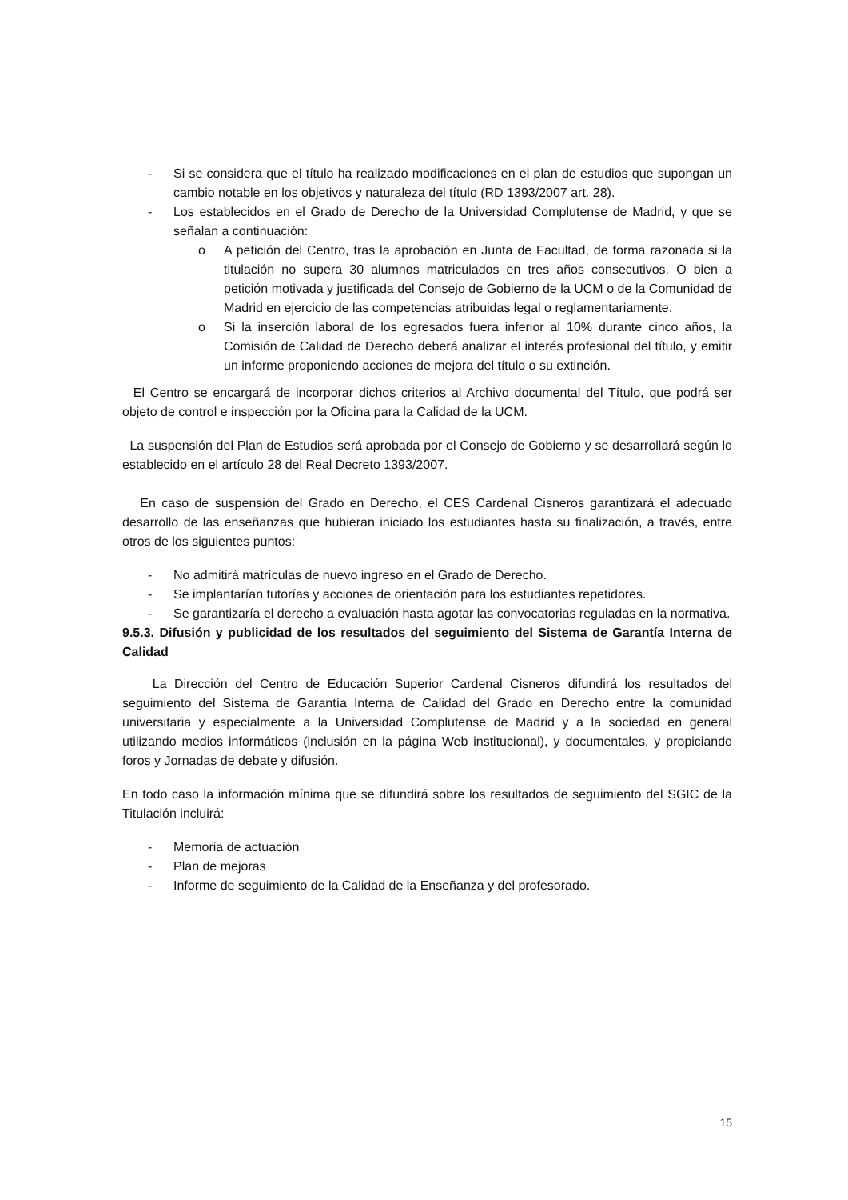- Si se considera que el título ha realizado modificaciones en el plan de estudios que supongan un cambio notable en los objetivos y naturaleza del título (RD 1393/2007 art. 28).
- Los establecidos en el Grado de Derecho de la Universidad Complutense de Madrid, y que se señalan a continuación:
o A petición del Centro, tras la aprobación en Junta de Facultad, de forma razonada si la titulación no supera 30 alumnos matriculados en tres años consecutivos. O bien a petición motivada y justificada del Consejo de Gobierno de la UCM o de la Comunidad de Madrid en ejercicio de las competencias atribuidas legal o reglamentariamente.
o Si la inserción laboral de los egresados fuera inferior al 10% durante cinco años, la Comisión de Calidad de Derecho deberá analizar el interés profesional del título, y emitir un informe proponiendo acciones de mejora del título o su extinción.
El Centro se encargará de incorporar dichos criterios al Archivo documental del Título, que podrá ser objeto de control e inspección por la Oficina para la Calidad de la UCM.
La suspensión del Plan de Estudios será aprobada por el Consejo de Gobierno y se desarrollará según lo establecido en el artículo 28 del Real Decreto 1393/2007.
En caso de suspensión del Grado en Derecho, el CES Cardenal Cisneros garantizará el adecuado desarrollo de las enseñanzas que hubieran iniciado los estudiantes hasta su finalización, a través, entre otros de los siguientes puntos:
- No admitirá matrículas de nuevo ingreso en el Grado de Derecho.
- Se implantarían tutorías y acciones de orientación para los estudiantes repetidores.
- Se garantizaría el derecho a evaluación hasta agotar las convocatorias reguladas en la normativa.
9.5.3. Difusión y publicidad de los resultados del seguimiento del Sistema de Garantía Interna de Calidad
La Dirección del Centro de Educación Superior Cardenal Cisneros difundirá los resultados del seguimiento del Sistema de Garantía Interna de Calidad del Grado en Derecho entre la comunidad universitaria y especialmente a la Universidad Complutense de Madrid y a la sociedad en general utilizando medios informáticos (inclusión en la página Web institucional), y documentales, y propiciando foros y Jornadas de debate y difusión.
En todo caso la información mínima que se difundirá sobre los resultados de seguimiento del SGIC de la Titulación incluirá:
- Memoria de actuación
- Plan de mejoras
- Informe de seguimiento de la Calidad de la Enseñanza y del profesorado.
15